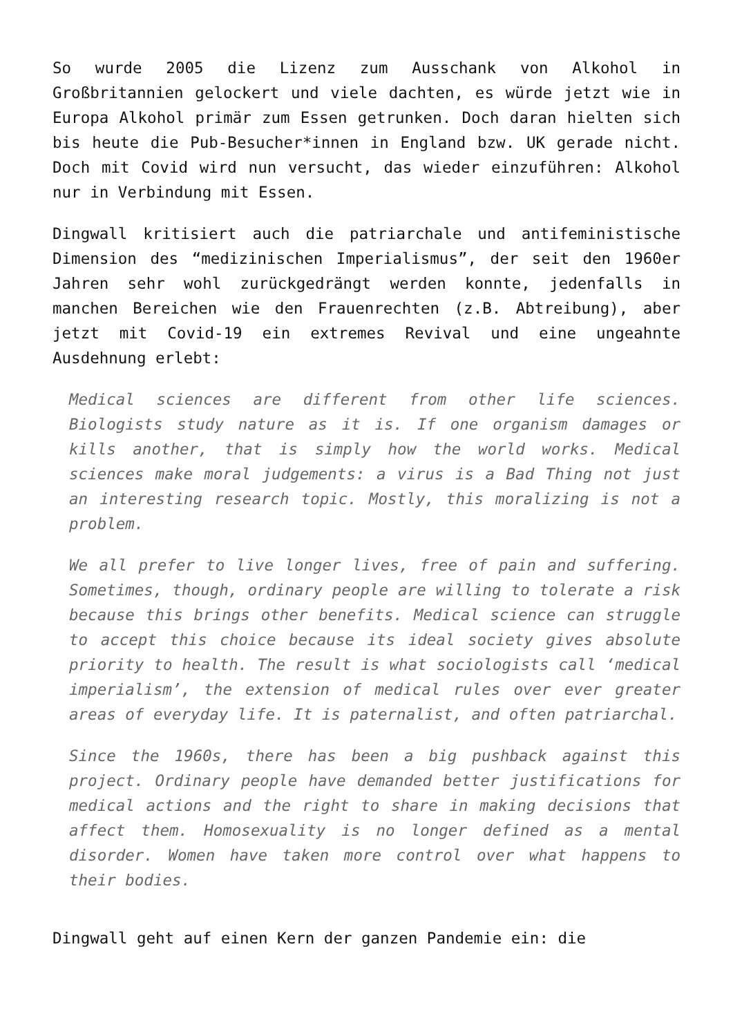So wurde 2005 die Lizenz zum Ausschank von Alkohol in Großbritannien gelockert und viele dachten, es würde jetzt wie in Europa Alkohol primär zum Essen getrunken. Doch daran hielten sich bis heute die Pub-Besucher*innen in England bzw. UK gerade nicht. Doch mit Covid wird nun versucht, das wieder einzuführen: Alkohol nur in Verbindung mit Essen.
Dingwall kritisiert auch die patriarchale und antifeministische Dimension des “medizinischen Imperialismus”, der seit den 1960er Jahren sehr wohl zurückgedrängt werden konnte, jedenfalls in manchen Bereichen wie den Frauenrechten (z.B. Abtreibung), aber jetzt mit Covid-19 ein extremes Revival und eine ungeahnte Ausdehnung erlebt:
Medical sciences are different from other life sciences. Biologists study nature as it is. If one organism damages or kills another, that is simply how the world works. Medical sciences make moral judgements: a virus is a Bad Thing not just an interesting research topic. Mostly, this moralizing is not a problem.
We all prefer to live longer lives, free of pain and suffering. Sometimes, though, ordinary people are willing to tolerate a risk because this brings other benefits. Medical science can struggle to accept this choice because its ideal society gives absolute priority to health. The result is what sociologists call ‘medical imperialism’, the extension of medical rules over ever greater areas of everyday life. It is paternalist, and often patriarchal.
Since the 1960s, there has been a big pushback against this project. Ordinary people have demanded better justifications for medical actions and the right to share in making decisions that affect them. Homosexuality is no longer defined as a mental disorder. Women have taken more control over what happens to their bodies.
Dingwall geht auf einen Kern der ganzen Pandemie ein: die